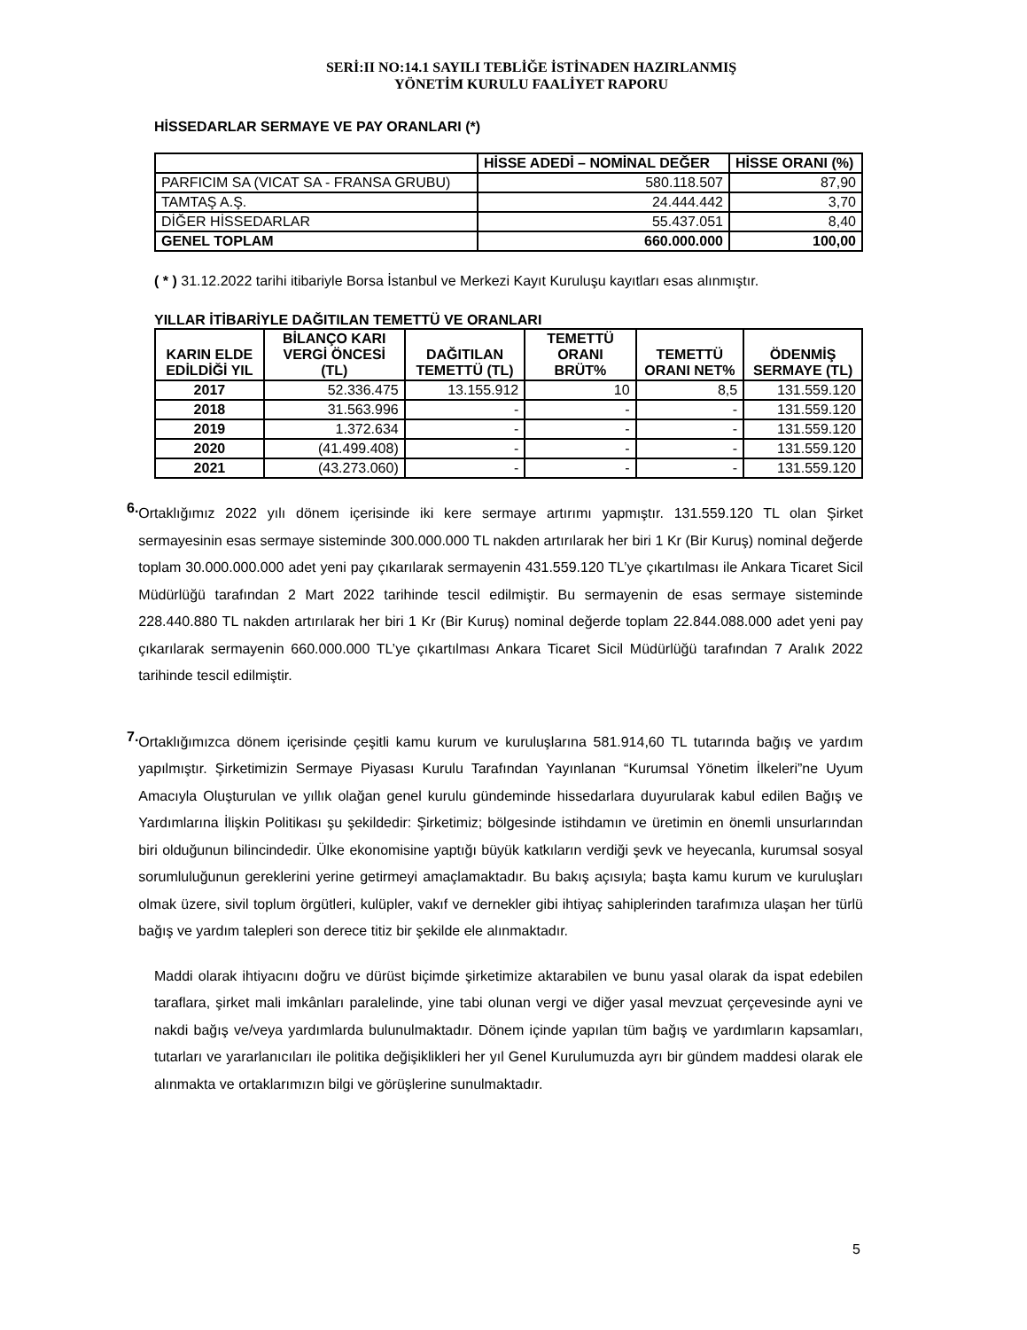SERİ:II NO:14.1 SAYILI TEBLİĞE İSTİNADEN HAZIRLANMIŞ
YÖNETİM KURULU FAALİYET RAPORU
HİSSEDARLAR SERMAYE VE PAY ORANLARI (*)
| | HİSSE ADEDİ – NOMİNAL DEĞER | HİSSE ORANI (%) |
| --- | --- | --- |
| PARFICIM SA (VICAT SA - FRANSA GRUBU) | 580.118.507 | 87,90 |
| TAMTAŞ A.Ş. | 24.444.442 | 3,70 |
| DİĞER HİSSEDARLAR | 55.437.051 | 8,40 |
| GENEL TOPLAM | 660.000.000 | 100,00 |
( * ) 31.12.2022 tarihi itibariyle Borsa İstanbul ve Merkezi Kayıt Kuruluşu kayıtları esas alınmıştır.
YILLAR İTİBARİYLE DAĞITILAN TEMETTÜ VE ORANLARI
| KARIN ELDE EDİLDİĞİ YIL | BİLANÇO KARI VERGİ ÖNCESİ (TL) | DAĞITILAN TEMETTÜ (TL) | TEMETTÜ ORANI BRÜT% | TEMETTÜ ORANI NET% | ÖDENMİŞ SERMAYE (TL) |
| --- | --- | --- | --- | --- | --- |
| 2017 | 52.336.475 | 13.155.912 | 10 | 8,5 | 131.559.120 |
| 2018 | 31.563.996 | - | - | - | 131.559.120 |
| 2019 | 1.372.634 | - | - | - | 131.559.120 |
| 2020 | (41.499.408) | - | - | - | 131.559.120 |
| 2021 | (43.273.060) | - | - | - | 131.559.120 |
6.
Ortaklığımız 2022 yılı dönem içerisinde iki kere sermaye artırımı yapmıştır. 131.559.120 TL olan Şirket sermayesinin esas sermaye sisteminde 300.000.000 TL nakden artırılarak her biri 1 Kr (Bir Kuruş) nominal değerde toplam 30.000.000.000 adet yeni pay çıkarılarak sermayenin 431.559.120 TL’ye çıkartılması ile Ankara Ticaret Sicil Müdürlüğü tarafından 2 Mart 2022 tarihinde tescil edilmiştir. Bu sermayenin de esas sermaye sisteminde 228.440.880 TL nakden artırılarak her biri 1 Kr (Bir Kuruş) nominal değerde toplam 22.844.088.000 adet yeni pay çıkarılarak sermayenin 660.000.000 TL’ye çıkartılması Ankara Ticaret Sicil Müdürlüğü tarafından 7 Aralık 2022 tarihinde tescil edilmiştir.
7.
Ortaklığımızca dönem içerisinde çeşitli kamu kurum ve kuruluşlarına 581.914,60 TL tutarında bağış ve yardım yapılmıştır. Şirketimizin Sermaye Piyasası Kurulu Tarafından Yayınlanan “Kurumsal Yönetim İlkeleri”ne Uyum Amacıyla Oluşturulan ve yıllık olağan genel kurulu gündeminde hissedarlara duyurularak kabul edilen Bağış ve Yardımlarına İlişkin Politikası şu şekildedir: Şirketimiz; bölgesinde istihdamın ve üretimin en önemli unsurlarından biri olduğunun bilincindedir. Ülke ekonomisine yaptığı büyük katkıların verdiği şevk ve heyecanla, kurumsal sosyal sorumluluğunun gereklerini yerine getirmeyi amaçlamaktadır. Bu bakış açısıyla; başta kamu kurum ve kuruluşları olmak üzere, sivil toplum örgütleri, kulüpler, vakıf ve dernekler gibi ihtiyaç sahiplerinden tarafımıza ulaşan her türlü bağış ve yardım talepleri son derece titiz bir şekilde ele alınmaktadır.
Maddi olarak ihtiyacını doğru ve dürüst biçimde şirketimize aktarabilen ve bunu yasal olarak da ispat edebilen taraflara, şirket mali imkânları paralelinde, yine tabi olunan vergi ve diğer yasal mevzuat çerçevesinde ayni ve nakdi bağış ve/veya yardımlarda bulunulmaktadır. Dönem içinde yapılan tüm bağış ve yardımların kapsamları, tutarları ve yararlanıcıları ile politika değişiklikleri her yıl Genel Kurulumuzda ayrı bir gündem maddesi olarak ele alınmakta ve ortaklarımızın bilgi ve görüşlerine sunulmaktadır.
5